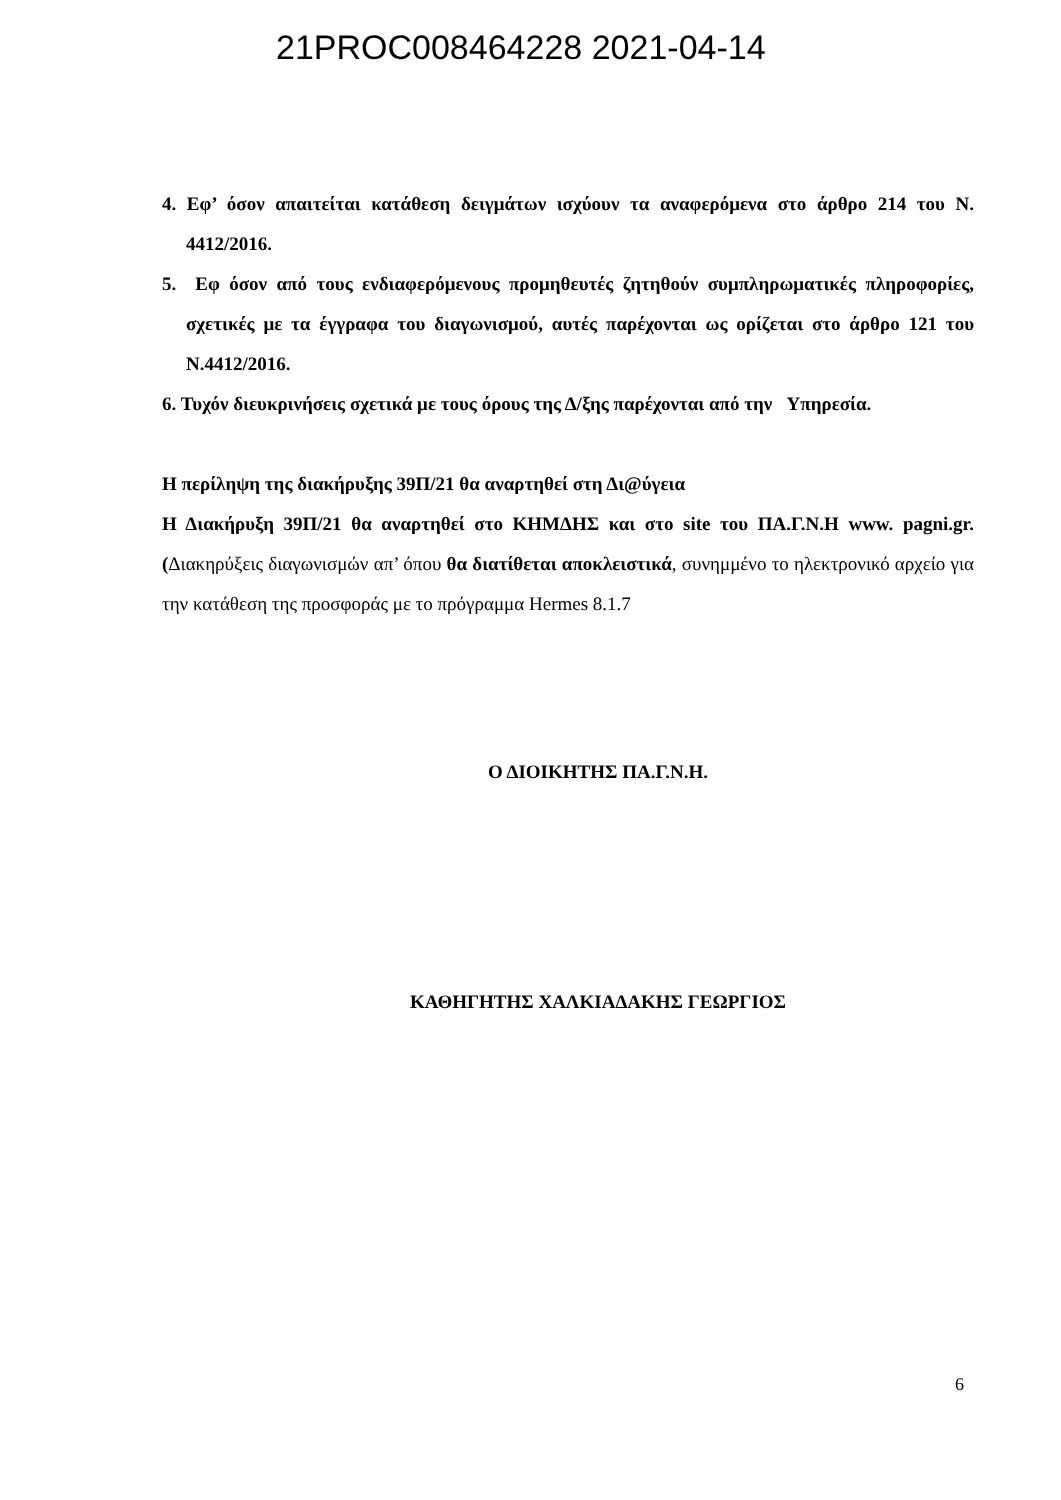21PROC008464228 2021-04-14
4. Εφ’ όσον απαιτείται κατάθεση δειγμάτων ισχύουν τα αναφερόμενα στο άρθρο 214 του Ν. 4412/2016.
5. Εφ όσον από τους ενδιαφερόμενους προμηθευτές ζητηθούν συμπληρωματικές πληροφορίες, σχετικές με τα έγγραφα του διαγωνισμού, αυτές παρέχονται ως ορίζεται στο άρθρο 121 του Ν.4412/2016.
6. Τυχόν διευκρινήσεις σχετικά με τους όρους της Δ/ξης παρέχονται από την Υπηρεσία.
Η περίληψη της διακήρυξης 39Π/21 θα αναρτηθεί στη Δι@ύγεια
Η Διακήρυξη 39Π/21 θα αναρτηθεί στο ΚΗΜΔΗΣ και στο site του ΠΑ.Γ.Ν.Η www. pagni.gr. (Διακηρύξεις διαγωνισμών απ’ όπου θα διατίθεται αποκλειστικά, συνημμένο το ηλεκτρονικό αρχείο για την κατάθεση της προσφοράς με το πρόγραμμα Hermes 8.1.7
Ο ΔΙΟΙΚΗΤΗΣ ΠΑ.Γ.Ν.Η.
ΚΑΘΗΓΗΤΗΣ ΧΑΛΚΙΑΔΑΚΗΣ ΓΕΩΡΓΙΟΣ
6